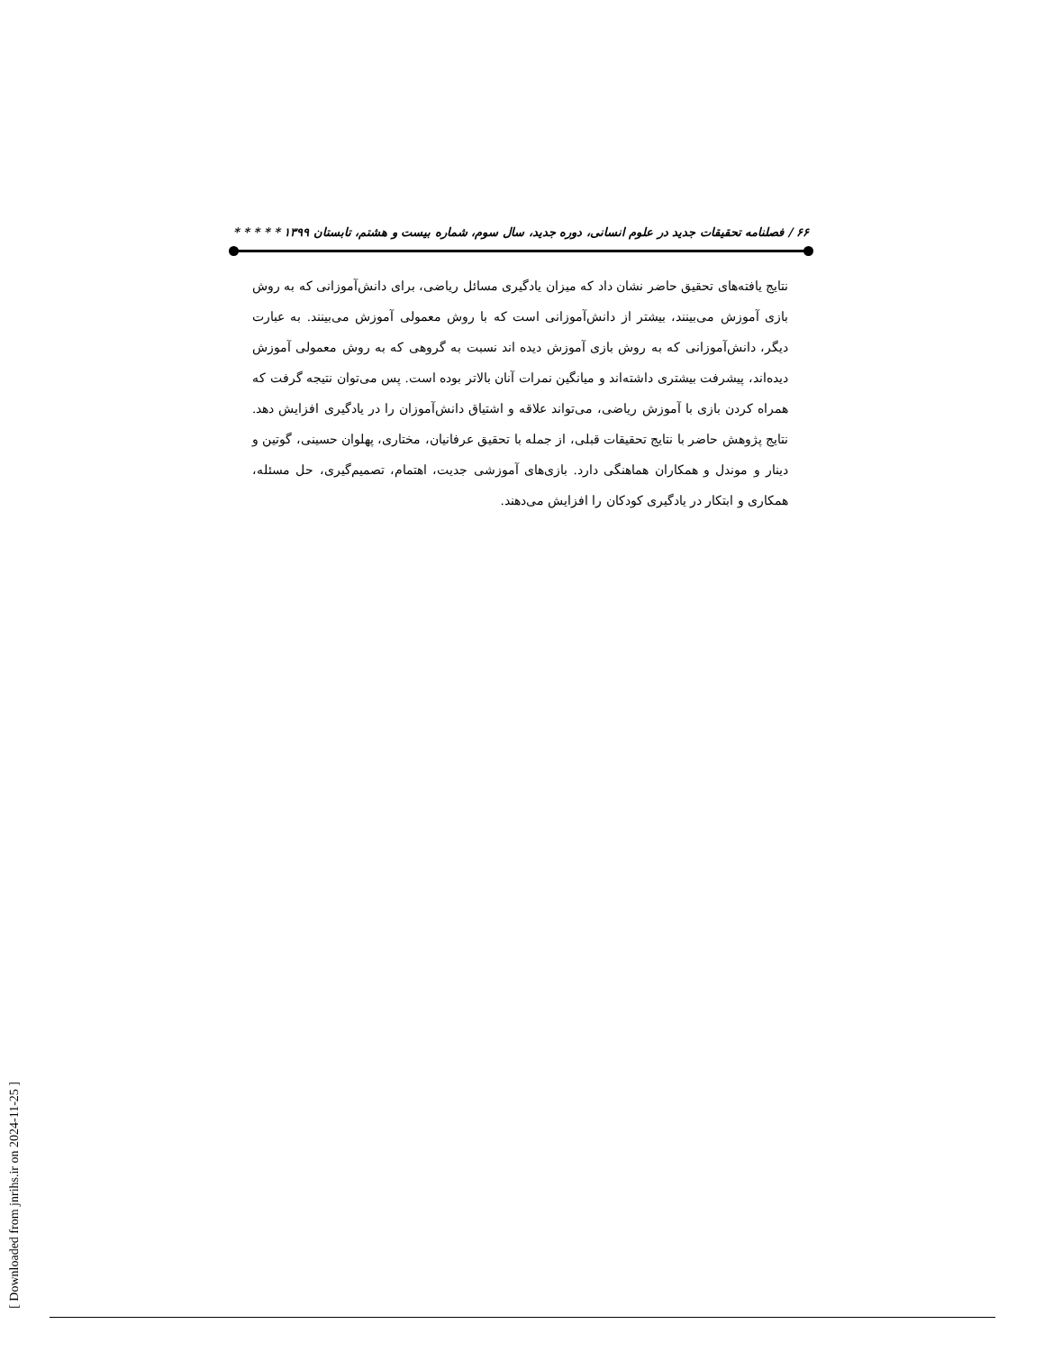۶۶ / فصلنامه تحقیقات جدید در علوم انسانی، دوره جدید، سال سوم، شماره بیست و هشتم، تابستان ۱۳۹۹ * * * * *
نتایج یافته‌های تحقیق حاضر نشان داد که میزان یادگیری مسائل ریاضی، برای دانش‌آموزانی که به روش بازی آموزش می‌بینند، بیشتر از دانش‌آموزانی است که با روش معمولی آموزش می‌بینند. به عبارت دیگر، دانش‌آموزانی که به روش بازی آموزش دیده اند نسبت به گروهی که به روش معمولی آموزش دیده‌اند، پیشرفت بیشتری داشته‌اند و میانگین نمرات آنان بالاتر بوده است. پس می‌توان نتیجه گرفت که همراه کردن بازی با آموزش ریاضی، می‌تواند علاقه و اشتیاق دانش‌آموزان را در یادگیری افزایش دهد. نتایج پژوهش حاضر با نتایج تحقیقات قبلی، از جمله با تحقیق عرفانیان، مختاری، پهلوان حسینی، گوتین و دینار و موندل و همکاران هماهنگی دارد. بازی‌های آموزشی جدیت، اهتمام، تصمیم‌گیری، حل مسئله، همکاری و ابتکار در یادگیری کودکان را افزایش می‌دهند.
[ Downloaded from jnrihs.ir on 2024-11-25 ]